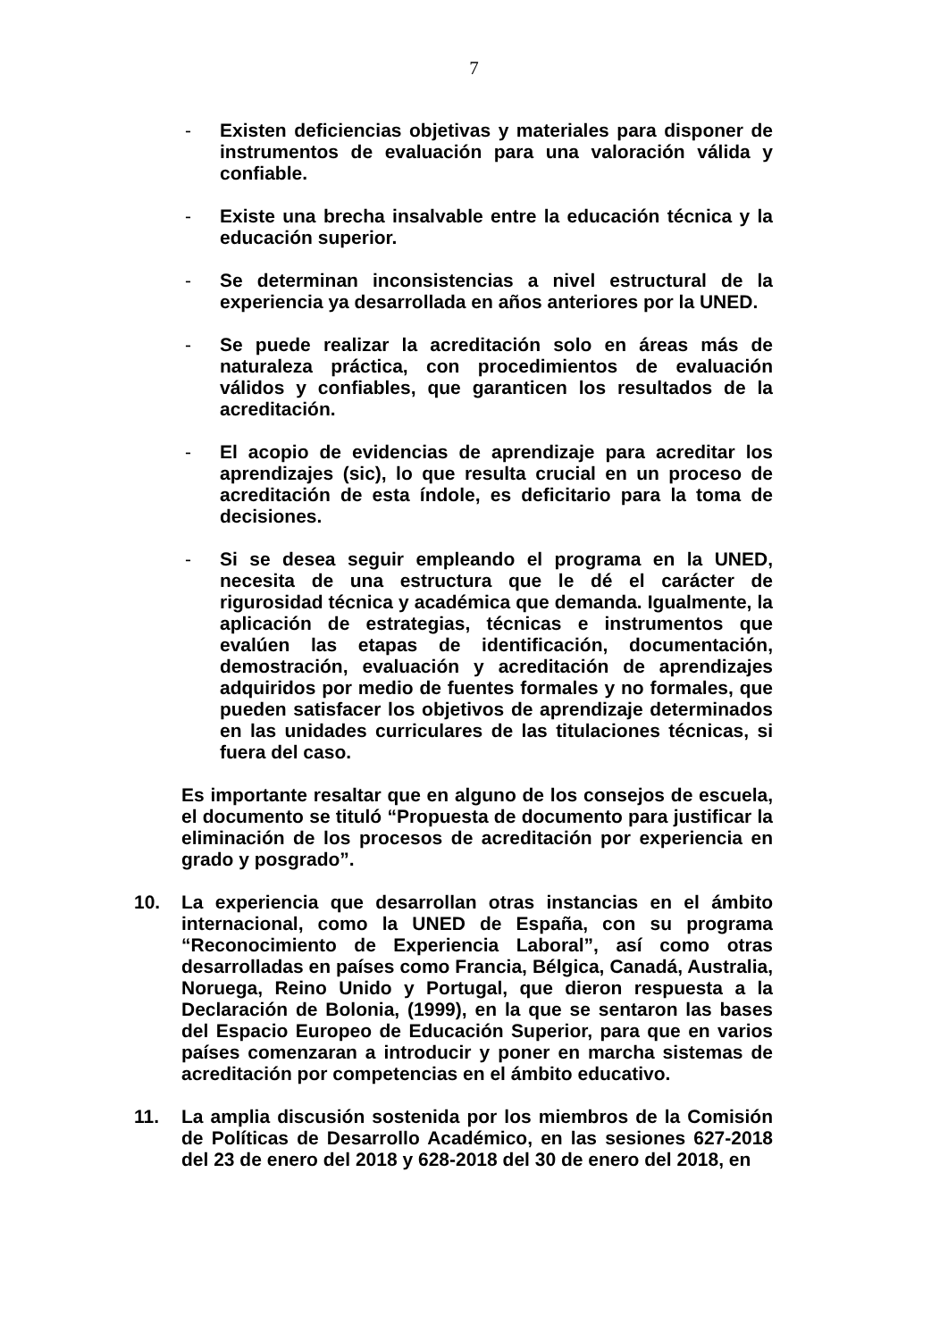7
- Existen deficiencias objetivas y materiales para disponer de instrumentos de evaluación para una valoración válida y confiable.
- Existe una brecha insalvable entre la educación técnica y la educación superior.
- Se determinan inconsistencias a nivel estructural de la experiencia ya desarrollada en años anteriores por la UNED.
- Se puede realizar la acreditación solo en áreas más de naturaleza práctica, con procedimientos de evaluación válidos y confiables, que garanticen los resultados de la acreditación.
- El acopio de evidencias de aprendizaje para acreditar los aprendizajes (sic), lo que resulta crucial en un proceso de acreditación de esta índole, es deficitario para la toma de decisiones.
- Si se desea seguir empleando el programa en la UNED, necesita de una estructura que le dé el carácter de rigurosidad técnica y académica que demanda. Igualmente, la aplicación de estrategias, técnicas e instrumentos que evalúen las etapas de identificación, documentación, demostración, evaluación y acreditación de aprendizajes adquiridos por medio de fuentes formales y no formales, que pueden satisfacer los objetivos de aprendizaje determinados en las unidades curriculares de las titulaciones técnicas, si fuera del caso.
Es importante resaltar que en alguno de los consejos de escuela, el documento se tituló “Propuesta de documento para justificar la eliminación de los procesos de acreditación por experiencia en grado y posgrado”.
10. La experiencia que desarrollan otras instancias en el ámbito internacional, como la UNED de España, con su programa “Reconocimiento de Experiencia Laboral”, así como otras desarrolladas en países como Francia, Bélgica, Canadá, Australia, Noruega, Reino Unido y Portugal, que dieron respuesta a la Declaración de Bolonia, (1999), en la que se sentaron las bases del Espacio Europeo de Educación Superior, para que en varios países comenzaran a introducir y poner en marcha sistemas de acreditación por competencias en el ámbito educativo.
11. La amplia discusión sostenida por los miembros de la Comisión de Políticas de Desarrollo Académico, en las sesiones 627-2018 del 23 de enero del 2018 y 628-2018 del 30 de enero del 2018, en